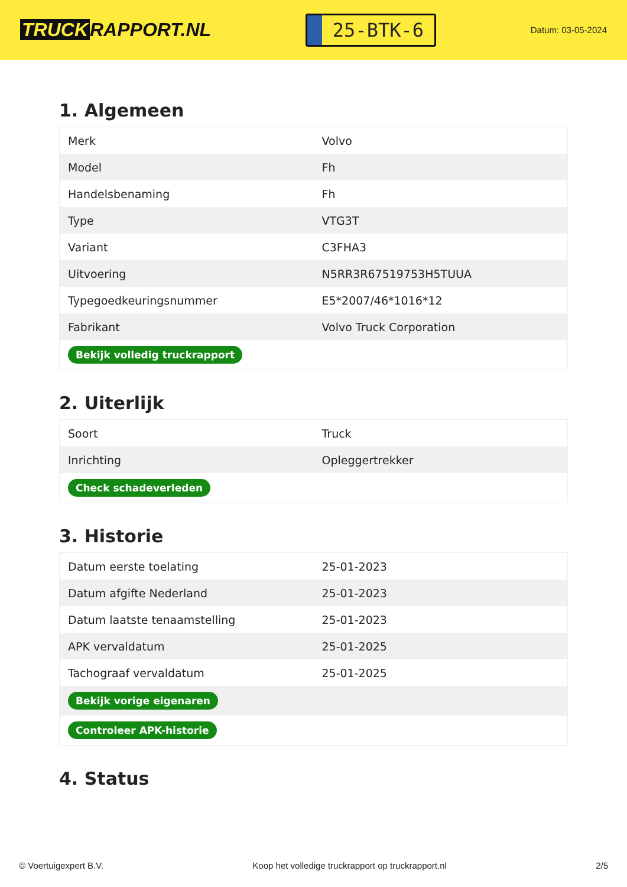TRUCK RAPPORT.NL
25-BTK-6
Datum: 03-05-2024
1. Algemeen
| Merk | Volvo |
| Model | Fh |
| Handelsbenaming | Fh |
| Type | VTG3T |
| Variant | C3FHA3 |
| Uitvoering | N5RR3R67519753H5TUUA |
| Typegoedkeuringsnummer | E5*2007/46*1016*12 |
| Fabrikant | Volvo Truck Corporation |
| Bekijk volledig truckrapport | |
2. Uiterlijk
| Soort | Truck |
| Inrichting | Opleggertrekker |
| Check schadeverleden | |
3. Historie
| Datum eerste toelating | 25-01-2023 |
| Datum afgifte Nederland | 25-01-2023 |
| Datum laatste tenaamstelling | 25-01-2023 |
| APK vervaldatum | 25-01-2025 |
| Tachograaf vervaldatum | 25-01-2025 |
| Bekijk vorige eigenaren | |
| Controleer APK-historie | |
4. Status
© Voertuigexpert B.V. Koop het volledige truckrapport op truckrapport.nl 2/5